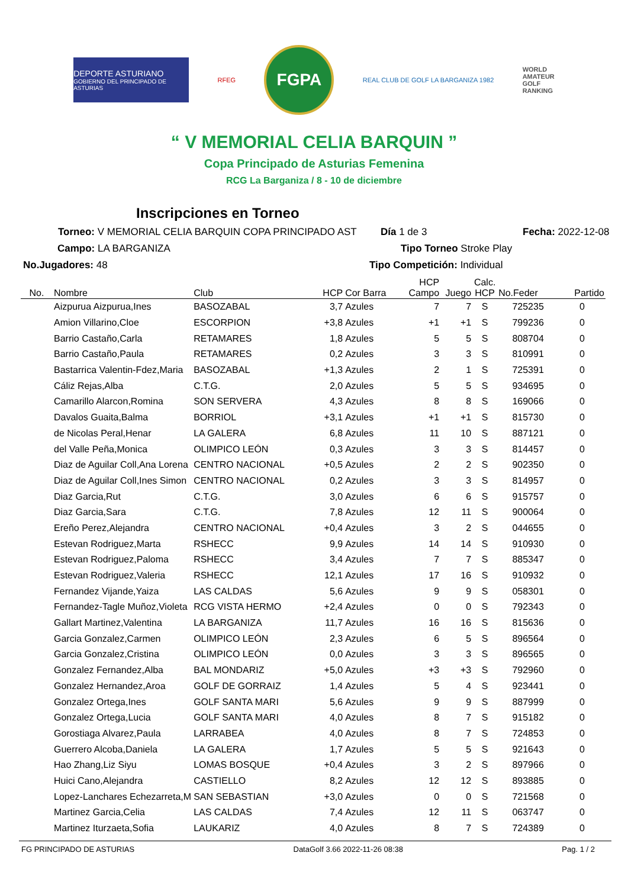DEPORTE ASTURIANO
GOBIERNO DEL PRINCIPADO DE ASTURIAS
RFEG
FGPA
REAL CLUB DE GOLF LA BARGANIZA 1982
WORLD
AMATEUR
GOLF
RANKING
“ V MEMORIAL CELIA BARQUIN ”
Copa Principado de Asturias Femenina
RCG La Barganiza / 8 - 10 de diciembre
Inscripciones en Torneo
Torneo: V MEMORIAL CELIA BARQUIN COPA PRINCIPADO AST Día 1 de 3 Fecha: 2022-12-08
Campo: LA BARGANIZA Tipo Torneo Stroke Play
No.Jugadores: 48 Tipo Competición: Individual
| No. | Nombre | Club | HCP | Cor Barra | HCP Campo | Juego | Calc. HCP | No.Feder | Partido |
| --- | --- | --- | --- | --- | --- | --- | --- | --- | --- |
| | Aizpurua Aizpurua,Ines | BASOZABAL | 3,7 | Azules | 7 | 7 | S | 725235 | 0 |
| | Amion Villarino,Cloe | ESCORPION | +3,8 | Azules | +1 | +1 | S | 799236 | 0 |
| | Barrio Castaño,Carla | RETAMARES | 1,8 | Azules | 5 | 5 | S | 808704 | 0 |
| | Barrio Castaño,Paula | RETAMARES | 0,2 | Azules | 3 | 3 | S | 810991 | 0 |
| | Bastarrica Valentin-Fdez,Maria | BASOZABAL | +1,3 | Azules | 2 | 1 | S | 725391 | 0 |
| | Cáliz Rejas,Alba | C.T.G. | 2,0 | Azules | 5 | 5 | S | 934695 | 0 |
| | Camarillo Alarcon,Romina | SON SERVERA | 4,3 | Azules | 8 | 8 | S | 169066 | 0 |
| | Davalos Guaita,Balma | BORRIOL | +3,1 | Azules | +1 | +1 | S | 815730 | 0 |
| | de Nicolas Peral,Henar | LA GALERA | 6,8 | Azules | 11 | 10 | S | 887121 | 0 |
| | del Valle Peña,Monica | OLIMPICO LEÓN | 0,3 | Azules | 3 | 3 | S | 814457 | 0 |
| | Diaz de Aguilar Coll,Ana Lorena | CENTRO NACIONAL | +0,5 | Azules | 2 | 2 | S | 902350 | 0 |
| | Diaz de Aguilar Coll,Ines Simon | CENTRO NACIONAL | 0,2 | Azules | 3 | 3 | S | 814957 | 0 |
| | Diaz Garcia,Rut | C.T.G. | 3,0 | Azules | 6 | 6 | S | 915757 | 0 |
| | Diaz Garcia,Sara | C.T.G. | 7,8 | Azules | 12 | 11 | S | 900064 | 0 |
| | Ereño Perez,Alejandra | CENTRO NACIONAL | +0,4 | Azules | 3 | 2 | S | 044655 | 0 |
| | Estevan Rodriguez,Marta | RSHECC | 9,9 | Azules | 14 | 14 | S | 910930 | 0 |
| | Estevan Rodriguez,Paloma | RSHECC | 3,4 | Azules | 7 | 7 | S | 885347 | 0 |
| | Estevan Rodriguez,Valeria | RSHECC | 12,1 | Azules | 17 | 16 | S | 910932 | 0 |
| | Fernandez Vijande,Yaiza | LAS CALDAS | 5,6 | Azules | 9 | 9 | S | 058301 | 0 |
| | Fernandez-Tagle Muñoz,Violeta | RCG VISTA HERMO | +2,4 | Azules | 0 | 0 | S | 792343 | 0 |
| | Gallart Martinez,Valentina | LA BARGANIZA | 11,7 | Azules | 16 | 16 | S | 815636 | 0 |
| | Garcia Gonzalez,Carmen | OLIMPICO LEÓN | 2,3 | Azules | 6 | 5 | S | 896564 | 0 |
| | Garcia Gonzalez,Cristina | OLIMPICO LEÓN | 0,0 | Azules | 3 | 3 | S | 896565 | 0 |
| | Gonzalez Fernandez,Alba | BAL MONDARIZ | +5,0 | Azules | +3 | +3 | S | 792960 | 0 |
| | Gonzalez Hernandez,Aroa | GOLF DE GORRAIZ | 1,4 | Azules | 5 | 4 | S | 923441 | 0 |
| | Gonzalez Ortega,Ines | GOLF SANTA MARI | 5,6 | Azules | 9 | 9 | S | 887999 | 0 |
| | Gonzalez Ortega,Lucia | GOLF SANTA MARI | 4,0 | Azules | 8 | 7 | S | 915182 | 0 |
| | Gorostiaga Alvarez,Paula | LARRABEA | 4,0 | Azules | 8 | 7 | S | 724853 | 0 |
| | Guerrero Alcoba,Daniela | LA GALERA | 1,7 | Azules | 5 | 5 | S | 921643 | 0 |
| | Hao Zhang,Liz Siyu | LOMAS BOSQUE | +0,4 | Azules | 3 | 2 | S | 897966 | 0 |
| | Huici Cano,Alejandra | CASTIELLO | 8,2 | Azules | 12 | 12 | S | 893885 | 0 |
| | Lopez-Lanchares Echezarreta,M | SAN SEBASTIAN | +3,0 | Azules | 0 | 0 | S | 721568 | 0 |
| | Martinez Garcia,Celia | LAS CALDAS | 7,4 | Azules | 12 | 11 | S | 063747 | 0 |
| | Martinez Iturzaeta,Sofia | LAUKARIZ | 4,0 | Azules | 8 | 7 | S | 724389 | 0 |
FG PRINCIPADO DE ASTURIAS DataGolf 3.66 2022-11-26 08:38 Pag. 1 / 2